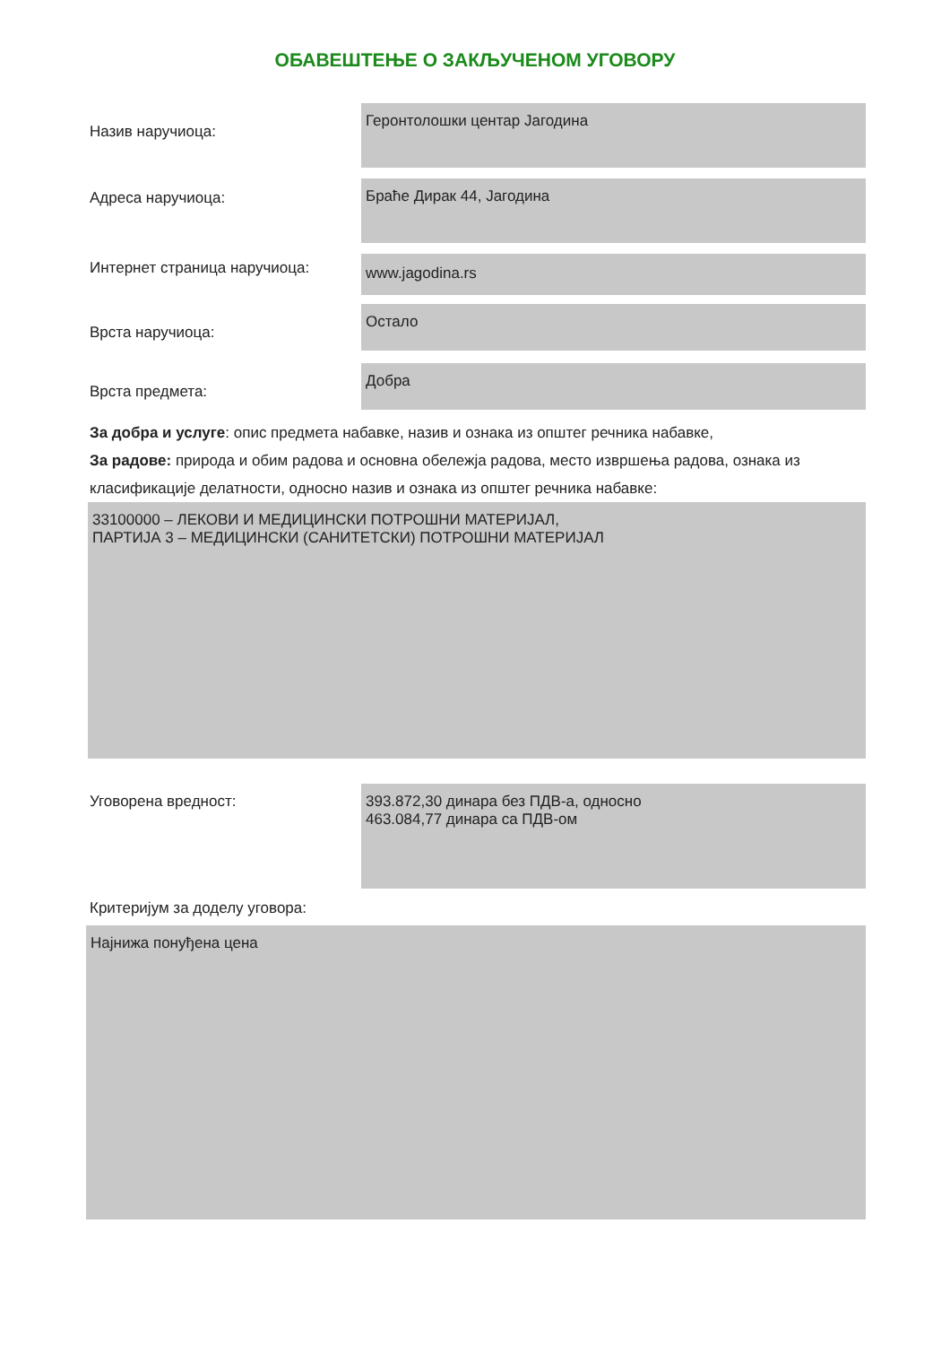ОБАВЕШТЕЊЕ О ЗАКЉУЧЕНОМ УГОВОРУ
Назив наручиоца:
Геронтолошки центар Јагодина
Адреса наручиоца:
Браће Дирак 44, Јагодина
Интернет страница наручиоца:
www.jagodina.rs
Врста наручиоца:
Остало
Врста предмета:
Добра
За добра и услуге: опис предмета набавке, назив и ознака из општег речника набавке,
За радове: природа и обим радова и основна обележја радова, место извршења радова, ознака из класификације делатности, односно назив и ознака из општег речника набавке:
33100000 – ЛЕКОВИ И МЕДИЦИНСКИ ПОТРОШНИ МАТЕРИЈАЛ,
ПАРТИЈА 3 – МЕДИЦИНСКИ (САНИТЕТСКИ) ПОТРОШНИ МАТЕРИЈАЛ
Уговорена вредност:
393.872,30 динара без ПДВ-а, односно
463.084,77 динара са ПДВ-ом
Критеријум за доделу уговора:
Најнижа понуђена цена